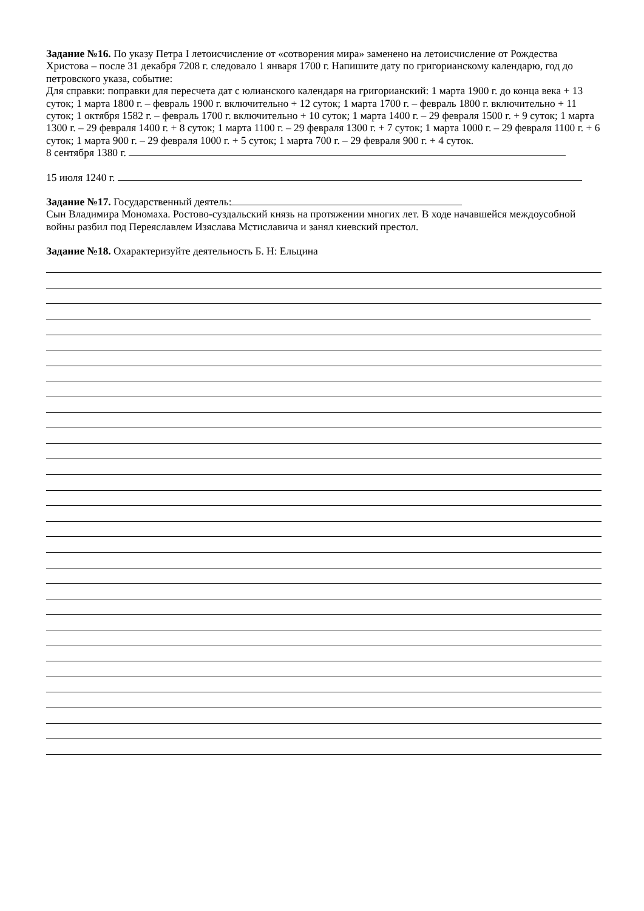Задание №16. По указу Петра I летоисчисление от «сотворения мира» заменено на летоисчисление от Рождества Христова – после 31 декабря 7208 г. следовало 1 января 1700 г. Напишите дату по григорианскому календарю, год до петровского указа, событие:
Для справки: поправки для пересчета дат с юлианского календаря на григорианский: 1 марта 1900 г. до конца века + 13 суток; 1 марта 1800 г. – февраль 1900 г. включительно + 12 суток; 1 марта 1700 г. – февраль 1800 г. включительно + 11 суток; 1 октября 1582 г. – февраль 1700 г. включительно + 10 суток; 1 марта 1400 г. – 29 февраля 1500 г. + 9 суток; 1 марта 1300 г. – 29 февраля 1400 г. + 8 суток; 1 марта 1100 г. – 29 февраля 1300 г. + 7 суток; 1 марта 1000 г. – 29 февраля 1100 г. + 6 суток; 1 марта 900 г. – 29 февраля 1000 г. + 5 суток; 1 марта 700 г. – 29 февраля 900 г. + 4 суток.
8 сентября 1380 г.
15 июля 1240 г.
Задание №17. Государственный деятель:
Сын Владимира Мономаха. Ростово-суздальский князь на протяжении многих лет. В ходе начавшейся междоусобной войны разбил под Переяславлем Изяслава Мстиславича и занял киевский престол.
Задание №18. Охарактеризуйте деятельность Б. Н: Ельцина